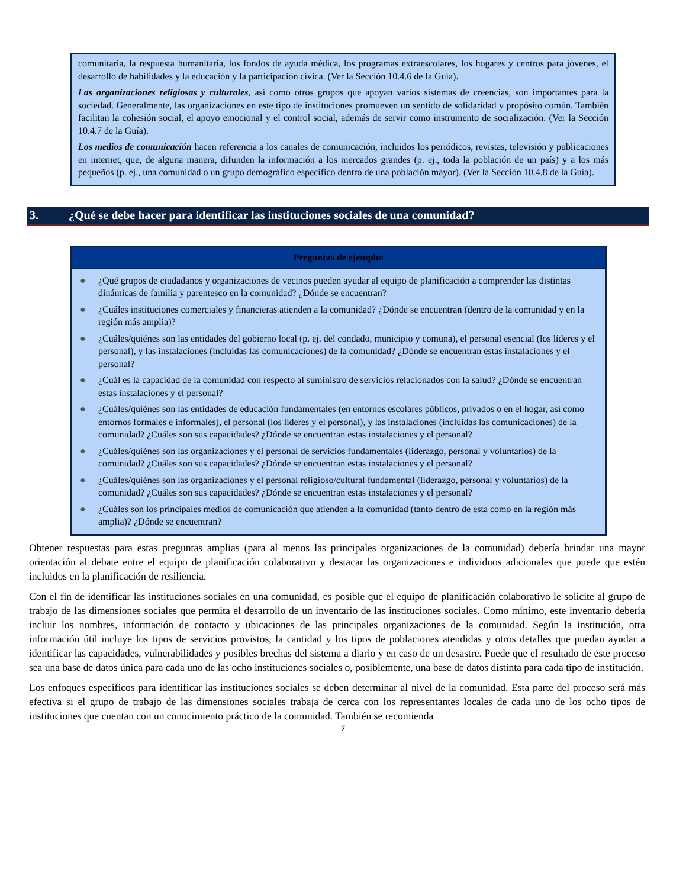comunitaria, la respuesta humanitaria, los fondos de ayuda médica, los programas extraescolares, los hogares y centros para jóvenes, el desarrollo de habilidades y la educación y la participación cívica. (Ver la Sección 10.4.6 de la Guía).
Las organizaciones religiosas y culturales, así como otros grupos que apoyan varios sistemas de creencias, son importantes para la sociedad. Generalmente, las organizaciones en este tipo de instituciones promueven un sentido de solidaridad y propósito común. También facilitan la cohesión social, el apoyo emocional y el control social, además de servir como instrumento de socialización. (Ver la Sección 10.4.7 de la Guía).
Los medios de comunicación hacen referencia a los canales de comunicación, incluidos los periódicos, revistas, televisión y publicaciones en internet, que, de alguna manera, difunden la información a los mercados grandes (p. ej., toda la población de un país) y a los más pequeños (p. ej., una comunidad o un grupo demográfico específico dentro de una población mayor). (Ver la Sección 10.4.8 de la Guía).
3. ¿Qué se debe hacer para identificar las instituciones sociales de una comunidad?
Preguntas de ejemplo:
● ¿Qué grupos de ciudadanos y organizaciones de vecinos pueden ayudar al equipo de planificación a comprender las distintas dinámicas de familia y parentesco en la comunidad? ¿Dónde se encuentran?
● ¿Cuáles instituciones comerciales y financieras atienden a la comunidad? ¿Dónde se encuentran (dentro de la comunidad y en la región más amplia)?
● ¿Cuáles/quiénes son las entidades del gobierno local (p. ej. del condado, municipio y comuna), el personal esencial (los líderes y el personal), y las instalaciones (incluidas las comunicaciones) de la comunidad? ¿Dónde se encuentran estas instalaciones y el personal?
● ¿Cuál es la capacidad de la comunidad con respecto al suministro de servicios relacionados con la salud? ¿Dónde se encuentran estas instalaciones y el personal?
● ¿Cuáles/quiénes son las entidades de educación fundamentales (en entornos escolares públicos, privados o en el hogar, así como entornos formales e informales), el personal (los líderes y el personal), y las instalaciones (incluidas las comunicaciones) de la comunidad? ¿Cuáles son sus capacidades? ¿Dónde se encuentran estas instalaciones y el personal?
● ¿Cuáles/quiénes son las organizaciones y el personal de servicios fundamentales (liderazgo, personal y voluntarios) de la comunidad? ¿Cuáles son sus capacidades? ¿Dónde se encuentran estas instalaciones y el personal?
● ¿Cuáles/quiénes son las organizaciones y el personal religioso/cultural fundamental (liderazgo, personal y voluntarios) de la comunidad? ¿Cuáles son sus capacidades? ¿Dónde se encuentran estas instalaciones y el personal?
● ¿Cuáles son los principales medios de comunicación que atienden a la comunidad (tanto dentro de esta como en la región más amplia)? ¿Dónde se encuentran?
Obtener respuestas para estas preguntas amplias (para al menos las principales organizaciones de la comunidad) debería brindar una mayor orientación al debate entre el equipo de planificación colaborativo y destacar las organizaciones e individuos adicionales que puede que estén incluidos en la planificación de resiliencia.
Con el fin de identificar las instituciones sociales en una comunidad, es posible que el equipo de planificación colaborativo le solicite al grupo de trabajo de las dimensiones sociales que permita el desarrollo de un inventario de las instituciones sociales. Como mínimo, este inventario debería incluir los nombres, información de contacto y ubicaciones de las principales organizaciones de la comunidad. Según la institución, otra información útil incluye los tipos de servicios provistos, la cantidad y los tipos de poblaciones atendidas y otros detalles que puedan ayudar a identificar las capacidades, vulnerabilidades y posibles brechas del sistema a diario y en caso de un desastre. Puede que el resultado de este proceso sea una base de datos única para cada uno de las ocho instituciones sociales o, posiblemente, una base de datos distinta para cada tipo de institución.
Los enfoques específicos para identificar las instituciones sociales se deben determinar al nivel de la comunidad. Esta parte del proceso será más efectiva si el grupo de trabajo de las dimensiones sociales trabaja de cerca con los representantes locales de cada uno de los ocho tipos de instituciones que cuentan con un conocimiento práctico de la comunidad. También se recomienda
7